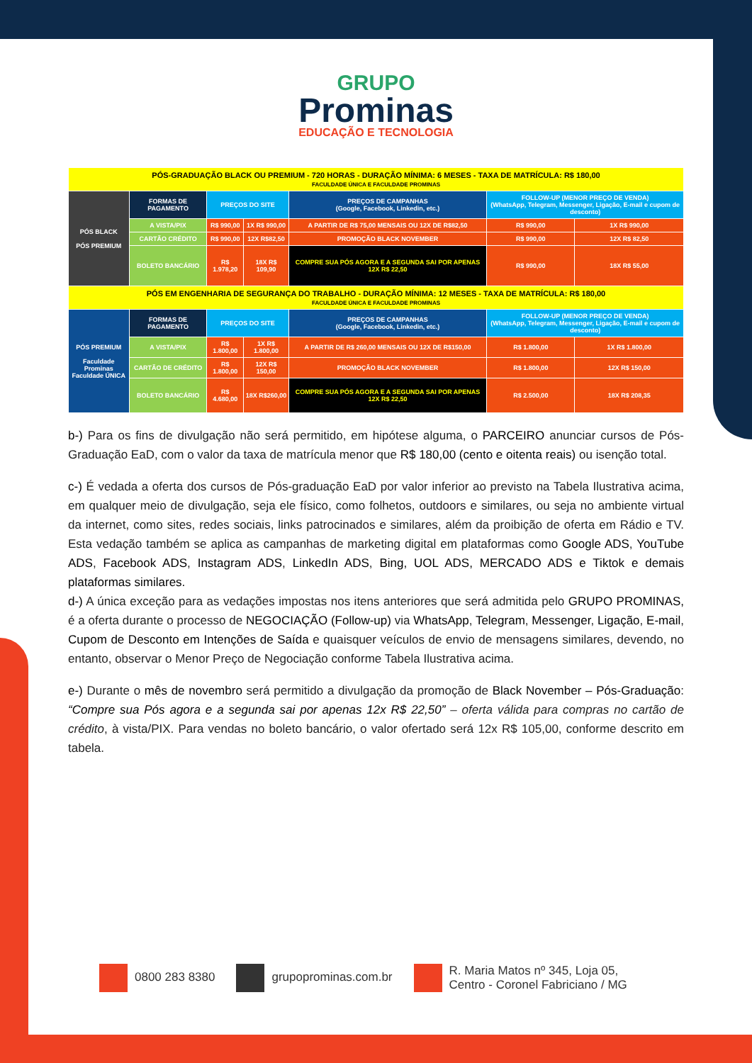GRUPO
Prominas
EDUCAÇÃO E TECNOLOGIA
| PÓS-GRADUAÇÃO BLACK OU PREMIUM - 720 HORAS - DURAÇÃO MÍNIMA: 6 MESES - TAXA DE MATRÍCULA: R$ 180,00 FACULDADE ÚNICA E FACULDADE PROMINAS | | | | | | |
| PÓS BLACK PÓS PREMIUM | FORMAS DE PAGAMENTO | PREÇOS DO SITE | | PREÇOS DE CAMPANHAS (Google, Facebook, Linkedin, etc.) | FOLLOW-UP (MENOR PREÇO DE VENDA) (WhatsApp, Telegram, Messenger, Ligação, E-mail e cupom de desconto) | |
| | A VISTA/PIX | R$ 990,00 | 1X R$ 990,00 | A PARTIR DE R$ 75,00 MENSAIS OU 12X DE R$82,50 | R$ 990,00 | 1X R$ 990,00 |
| | CARTÃO CRÉDITO | R$ 990,00 | 12X R$82,50 | PROMOÇÃO BLACK NOVEMBER | R$ 990,00 | 12X R$ 82,50 |
| | BOLETO BANCÁRIO | R$ 1.978,20 | 18X R$ 109,90 | COMPRE SUA PÓS AGORA E A SEGUNDA SAI POR APENAS 12X R$ 22,50 | R$ 990,00 | 18X R$ 55,00 |
| PÓS EM ENGENHARIA DE SEGURANÇA DO TRABALHO - DURAÇÃO MÍNIMA: 12 MESES - TAXA DE MATRÍCULA: R$ 180,00 FACULDADE ÚNICA E FACULDADE PROMINAS | | | | | | |
| PÓS PREMIUM Faculdade Prominas Faculdade ÚNICA | FORMAS DE PAGAMENTO | PREÇOS DO SITE | | PREÇOS DE CAMPANHAS (Google, Facebook, Linkedin, etc.) | FOLLOW-UP (MENOR PREÇO DE VENDA) (WhatsApp, Telegram, Messenger, Ligação, E-mail e cupom de desconto) | |
| | A VISTA/PIX | R$ 1.800,00 | 1X R$ 1.800,00 | A PARTIR DE R$ 260,00 MENSAIS OU 12X DE R$150,00 | R$ 1.800,00 | 1X R$ 1.800,00 |
| | CARTÃO DE CRÉDITO | R$ 1.800,00 | 12X R$ 150,00 | PROMOÇÃO BLACK NOVEMBER | R$ 1.800,00 | 12X R$ 150,00 |
| | BOLETO BANCÁRIO | R$ 4.680,00 | 18X R$260,00 | COMPRE SUA PÓS AGORA E A SEGUNDA SAI POR APENAS 12X R$ 22,50 | R$ 2.500,00 | 18X R$ 208,35 |
b-) Para os fins de divulgação não será permitido, em hipótese alguma, o PARCEIRO anunciar cursos de Pós-Graduação EaD, com o valor da taxa de matrícula menor que R$ 180,00 (cento e oitenta reais) ou isenção total.
c-) É vedada a oferta dos cursos de Pós-graduação EaD por valor inferior ao previsto na Tabela Ilustrativa acima, em qualquer meio de divulgação, seja ele físico, como folhetos, outdoors e similares, ou seja no ambiente virtual da internet, como sites, redes sociais, links patrocinados e similares, além da proibição de oferta em Rádio e TV. Esta vedação também se aplica as campanhas de marketing digital em plataformas como Google ADS, YouTube ADS, Facebook ADS, Instagram ADS, LinkedIn ADS, Bing, UOL ADS, MERCADO ADS e Tiktok e demais plataformas similares.
d-) A única exceção para as vedações impostas nos itens anteriores que será admitida pelo GRUPO PROMINAS, é a oferta durante o processo de NEGOCIAÇÃO (Follow-up) via WhatsApp, Telegram, Messenger, Ligação, E-mail, Cupom de Desconto em Intenções de Saída e quaisquer veículos de envio de mensagens similares, devendo, no entanto, observar o Menor Preço de Negociação conforme Tabela Ilustrativa acima.
e-) Durante o mês de novembro será permitido a divulgação da promoção de Black November – Pós-Graduação: “Compre sua Pós agora e a segunda sai por apenas 12x R$ 22,50” – oferta válida para compras no cartão de crédito, à vista/PIX. Para vendas no boleto bancário, o valor ofertado será 12x R$ 105,00, conforme descrito em tabela.
0800 283 8380 grupoprominas.com.br
R. Maria Matos nº 345, Loja 05,
Centro - Coronel Fabriciano / MG